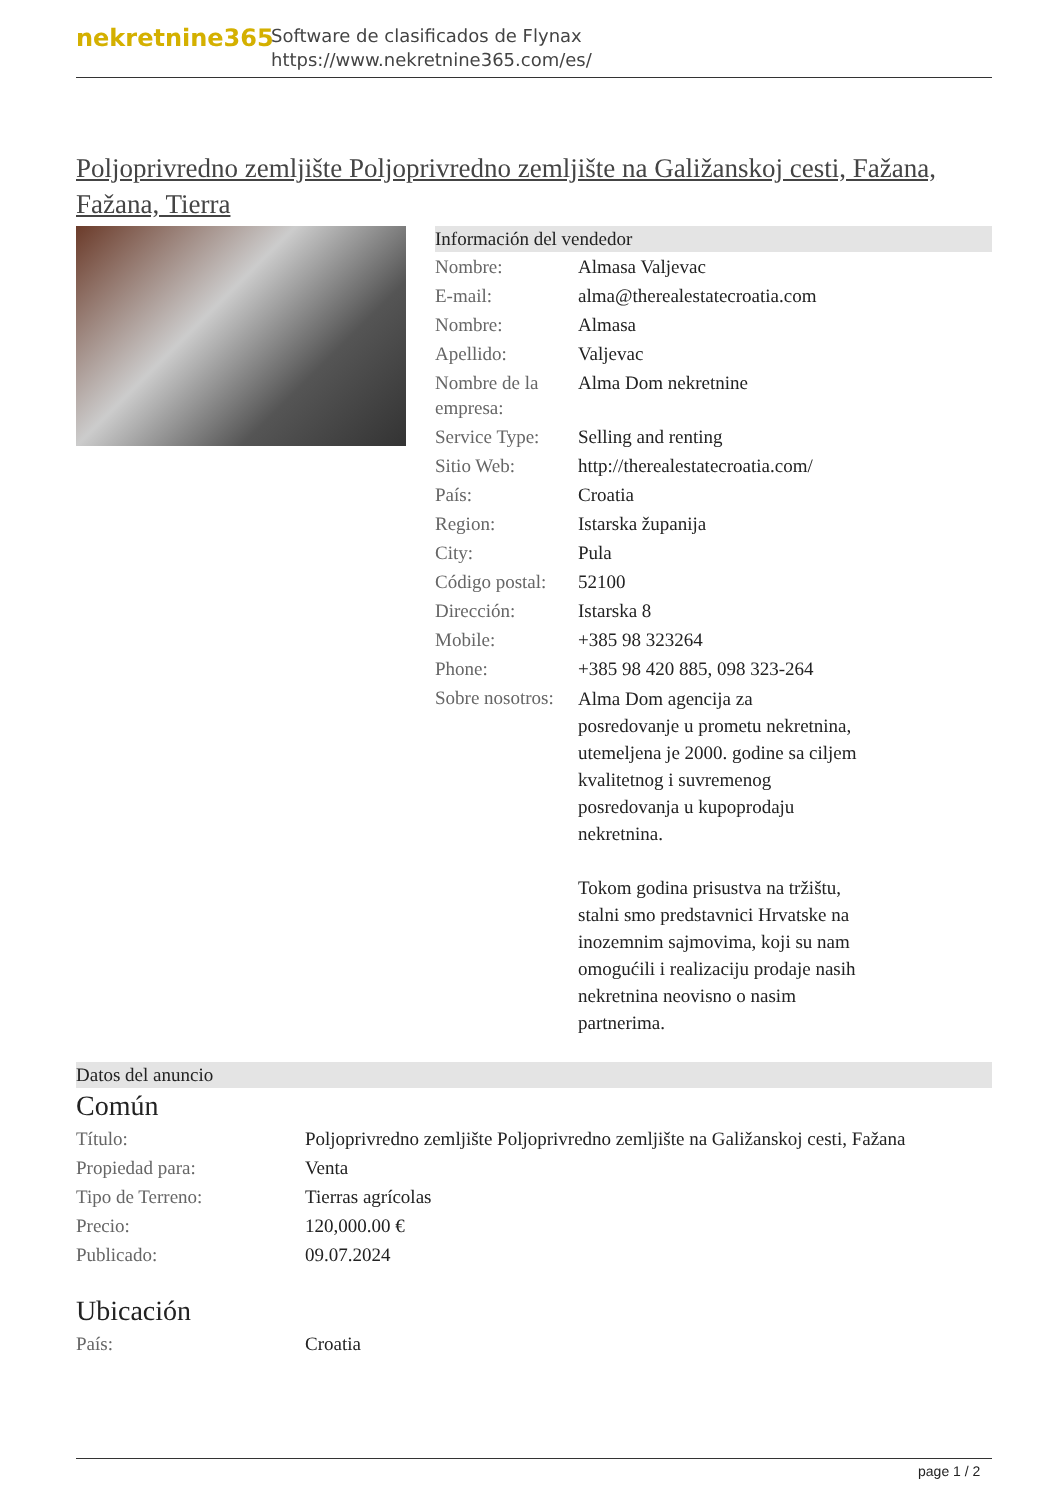nekretnine365
Software de clasificados de Flynax
https://www.nekretnine365.com/es/
Poljoprivredno zemljište Poljoprivredno zemljište na Galižanskoj cesti, Fažana, Fažana, Tierra
Información del vendedor
| Nombre: | Almasa Valjevac |
| E-mail: | alma@therealestatecroatia.com |
| Nombre: | Almasa |
| Apellido: | Valjevac |
| Nombre de la empresa: | Alma Dom nekretnine |
| Service Type: | Selling and renting |
| Sitio Web: | http://therealestatecroatia.com/ |
| País: | Croatia |
| Region: | Istarska županija |
| City: | Pula |
| Código postal: | 52100 |
| Dirección: | Istarska 8 |
| Mobile: | +385 98 323264 |
| Phone: | +385 98 420 885, 098 323-264 |
| Sobre nosotros: | Alma Dom agencija za posredovanje u prometu nekretnina, utemeljena je 2000. godine sa ciljem kvalitetnog i suvremenog posredovanja u kupoprodaju nekretnina. Tokom godina prisustva na tržištu, stalni smo predstavnici Hrvatske na inozemnim sajmovima, koji su nam omogućili i realizaciju prodaje nasih nekretnina neovisno o nasim partnerima. |
Datos del anuncio
Común
| Título: | Poljoprivredno zemljište Poljoprivredno zemljište na Galižanskoj cesti, Fažana |
| Propiedad para: | Venta |
| Tipo de Terreno: | Tierras agrícolas |
| Precio: | 120,000.00 € |
| Publicado: | 09.07.2024 |
Ubicación
| País: | Croatia |
page 1 / 2